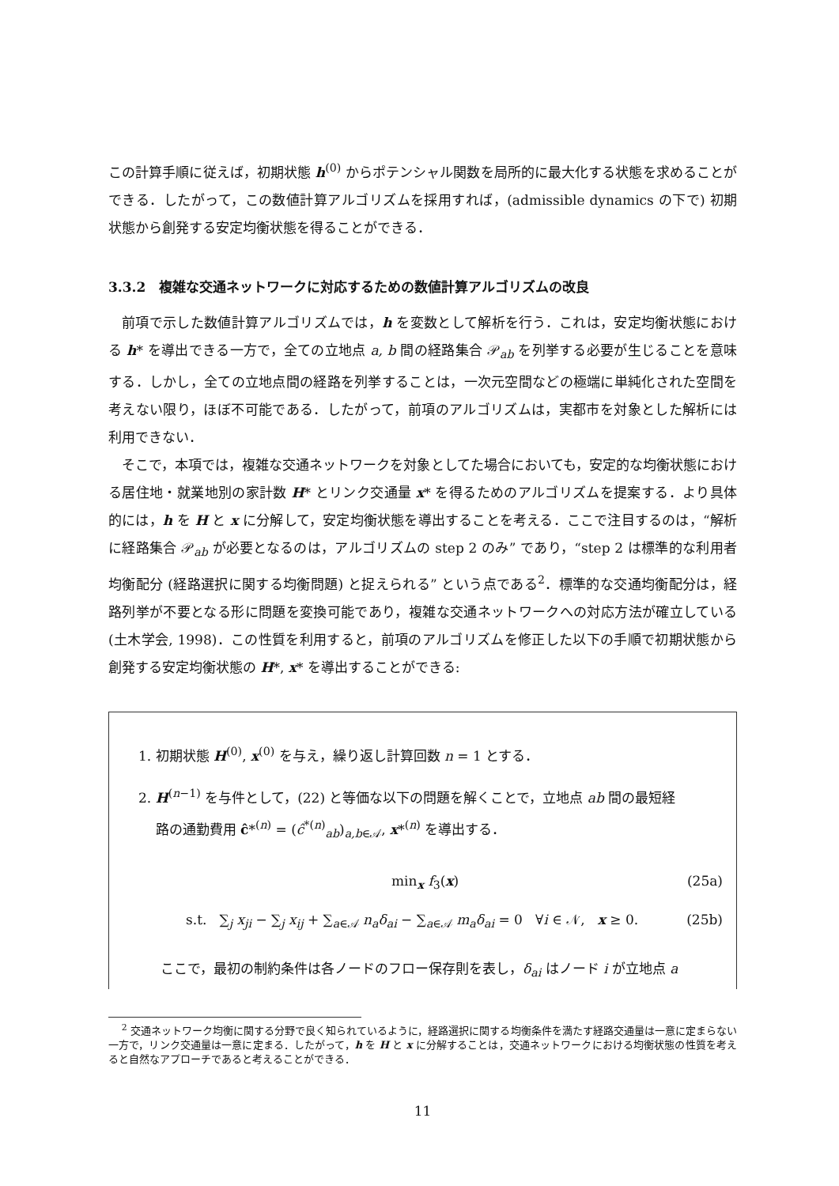この計算手順に従えば，初期状態 h<sup>(0)</sup> からポテンシャル関数を局所的に最大化する状態を求めることができる．したがって，この数値計算アルゴリズムを採用すれば，(admissible dynamics の下で) 初期状態から創発する安定均衡状態を得ることができる．
3.3.2　複雑な交通ネットワークに対応するための数値計算アルゴリズムの改良
前項で示した数値計算アルゴリズムでは，h を変数として解析を行う．これは，安定均衡状態における h* を導出できる一方で，全ての立地点 a, b 間の経路集合 𝒫<sub>ab</sub> を列挙する必要が生じることを意味する．しかし，全ての立地点間の経路を列挙することは，一次元空間などの極端に単純化された空間を考えない限り，ほぼ不可能である．したがって，前項のアルゴリズムは，実都市を対象とした解析には利用できない．
そこで，本項では，複雑な交通ネットワークを対象としてた場合においても，安定的な均衡状態における居住地・就業地別の家計数 H* とリンク交通量 x* を得るためのアルゴリズムを提案する．より具体的には，h を H と x に分解して，安定均衡状態を導出することを考える．ここで注目するのは，“解析に経路集合 𝒫<sub>ab</sub> が必要となるのは，アルゴリズムの step 2 のみ” であり，“step 2 は標準的な利用者均衡配分 (経路選択に関する均衡問題) と捉えられる” という点である<sup>2</sup>．標準的な交通均衡配分は，経路列挙が不要となる形に問題を変換可能であり，複雑な交通ネットワークへの対応方法が確立している (土木学会, 1998)．この性質を利用すると，前項のアルゴリズムを修正した以下の手順で初期状態から創発する安定均衡状態の H*, x* を導出することができる:
1. 初期状態 H<sup>(0)</sup>, x<sup>(0)</sup> を与え，繰り返し計算回数 n = 1 とする．
2. H<sup>(n−1)</sup> を与件として，(22) と等価な以下の問題を解くことで，立地点 ab 間の最短経
路の通勤費用 ĉ*<sup>(n)</sup> = (ĉ<sup>*(n)</sup><sub>ab</sub>)<sub>a,b∈𝒜</sub>, x*<sup>(n)</sup> を導出する．
min<sub>x</sub> f<sub>3</sub>(x) (25a)
s.t. ∑<sub>j</sub> x<sub>ji</sub> − ∑<sub>j</sub> x<sub>ij</sub> + ∑<sub>a∈𝒜</sub> n<sub>a</sub>δ<sub>ai</sub> − ∑<sub>a∈𝒜</sub> m<sub>a</sub>δ<sub>ai</sub> = 0 ∀i ∈ 𝒩, x ≥ 0. (25b)
ここで，最初の制約条件は各ノードのフロー保存則を表し，δ<sub>ai</sub> はノード i が立地点 a
<sup>2</sup> 交通ネットワーク均衡に関する分野で良く知られているように，経路選択に関する均衡条件を満たす経路交通量は一意に定まらない一方で，リンク交通量は一意に定まる．したがって，h を H と x に分解することは，交通ネットワークにおける均衡状態の性質を考えると自然なアプローチであると考えることができる．
11